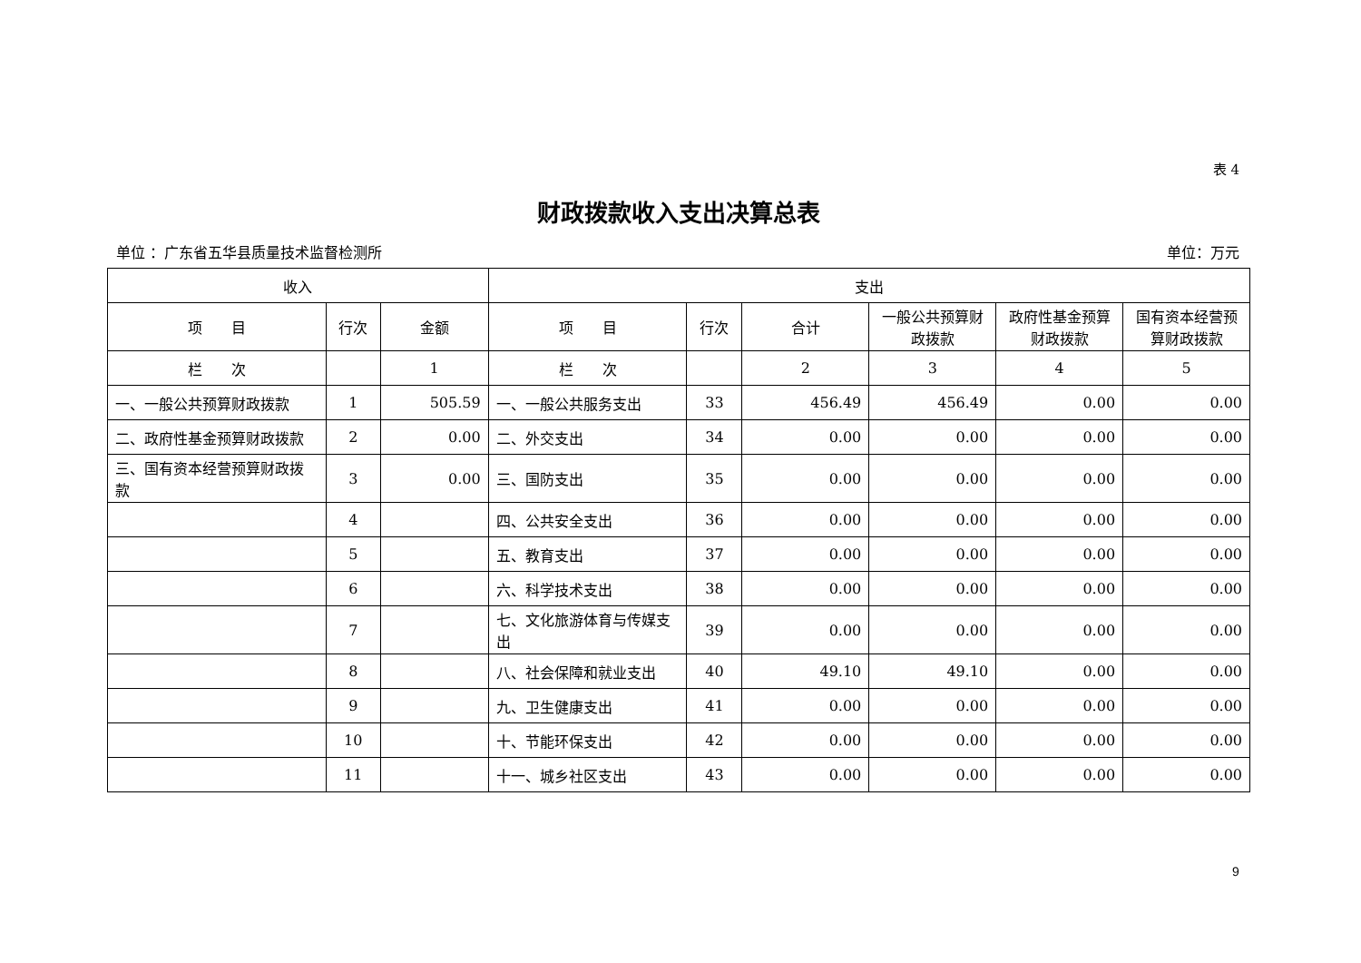表 4
财政拨款收入支出决算总表
单位 ：广东省五华县质量技术监督检测所 单位：万元
| 收入 | | | 支出 | | | | | |
| --- | --- | --- | --- | --- | --- | --- | --- | --- |
| 项 目 | 行次 | 金额 | 项 目 | 行次 | 合计 | 一般公共预算财政拨款 | 政府性基金预算财政拨款 | 国有资本经营预算财政拨款 |
| 栏 次 | | 1 | 栏 次 | | 2 | 3 | 4 | 5 |
| 一、一般公共预算财政拨款 | 1 | 505.59 | 一、一般公共服务支出 | 33 | 456.49 | 456.49 | 0.00 | 0.00 |
| 二、政府性基金预算财政拨款 | 2 | 0.00 | 二、外交支出 | 34 | 0.00 | 0.00 | 0.00 | 0.00 |
| 三、国有资本经营预算财政拨款 | 3 | 0.00 | 三、国防支出 | 35 | 0.00 | 0.00 | 0.00 | 0.00 |
| | 4 | | 四、公共安全支出 | 36 | 0.00 | 0.00 | 0.00 | 0.00 |
| | 5 | | 五、教育支出 | 37 | 0.00 | 0.00 | 0.00 | 0.00 |
| | 6 | | 六、科学技术支出 | 38 | 0.00 | 0.00 | 0.00 | 0.00 |
| | 7 | | 七、文化旅游体育与传媒支出 | 39 | 0.00 | 0.00 | 0.00 | 0.00 |
| | 8 | | 八、社会保障和就业支出 | 40 | 49.10 | 49.10 | 0.00 | 0.00 |
| | 9 | | 九、卫生健康支出 | 41 | 0.00 | 0.00 | 0.00 | 0.00 |
| | 10 | | 十、节能环保支出 | 42 | 0.00 | 0.00 | 0.00 | 0.00 |
| | 11 | | 十一、城乡社区支出 | 43 | 0.00 | 0.00 | 0.00 | 0.00 |
9